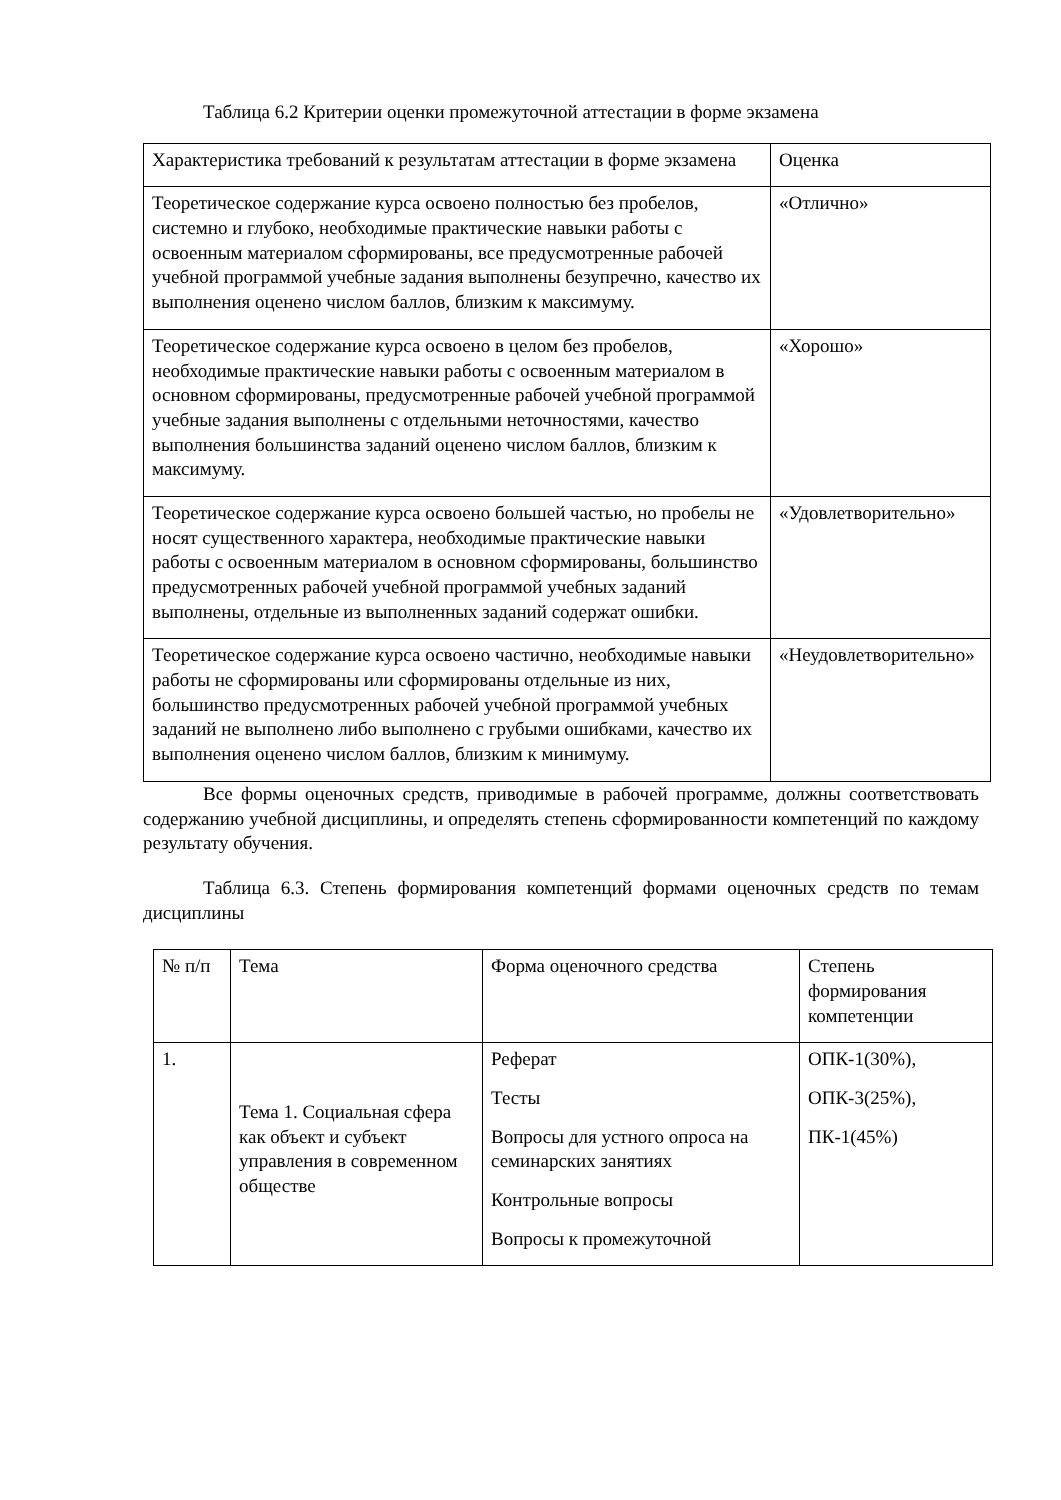Таблица 6.2 Критерии оценки промежуточной аттестации в форме экзамена
| Характеристика требований к результатам аттестации в форме экзамена | Оценка |
| Теоретическое содержание курса освоено полностью без пробелов, системно и глубоко, необходимые практические навыки работы с освоенным материалом сформированы, все предусмотренные рабочей учебной программой учебные задания выполнены безупречно, качество их выполнения оценено числом баллов, близким к максимуму. | «Отлично» |
| Теоретическое содержание курса освоено в целом без пробелов, необходимые практические навыки работы с освоенным материалом в основном сформированы, предусмотренные рабочей учебной программой учебные задания выполнены с отдельными неточностями, качество выполнения большинства заданий оценено числом баллов, близким к максимуму. | «Хорошо» |
| Теоретическое содержание курса освоено большей частью, но пробелы не носят существенного характера, необходимые практические навыки работы с освоенным материалом в основном сформированы, большинство предусмотренных рабочей учебной программой учебных заданий выполнены, отдельные из выполненных заданий содержат ошибки. | «Удовлетворительно» |
| Теоретическое содержание курса освоено частично, необходимые навыки работы не сформированы или сформированы отдельные из них, большинство предусмотренных рабочей учебной программой учебных заданий не выполнено либо выполнено с грубыми ошибками, качество их выполнения оценено числом баллов, близким к минимуму. | «Неудовлетворительно» |
Все формы оценочных средств, приводимые в рабочей программе, должны соответствовать содержанию учебной дисциплины, и определять степень сформированности компетенций по каждому результату обучения.
Таблица 6.3. Степень формирования компетенций формами оценочных средств по темам дисциплины
| № п/п | Тема | Форма оценочного средства | Степень формирования компетенции |
| 1. | Тема 1. Социальная сфера как объект и субъект управления в современном обществе | Реферат Тесты Вопросы для устного опроса на семинарских занятиях Контрольные вопросы Вопросы к промежуточной | ОПК-1(30%), ОПК-3(25%), ПК-1(45%) |